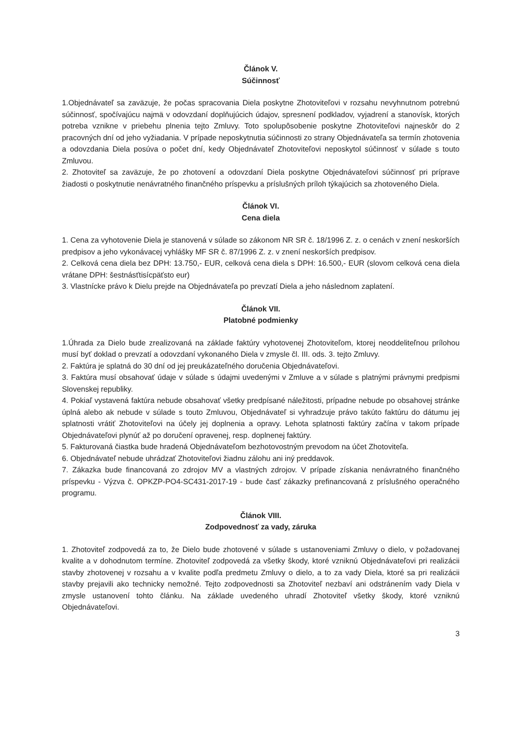Článok V.
Súčinnosť
1.Objednávateľ sa zaväzuje, že počas spracovania Diela poskytne Zhotoviteľovi v rozsahu nevyhnutnom potrebnú súčinnosť, spočívajúcu najmä v odovzdaní doplňujúcich údajov, spresnení podkladov, vyjadrení a stanovísk, ktorých potreba vznikne v priebehu plnenia tejto Zmluvy. Toto spolupôsobenie poskytne Zhotoviteľovi najneskôr do 2 pracovných dní od jeho vyžiadania. V prípade neposkytnutia súčinnosti zo strany Objednávateľa sa termín zhotovenia a odovzdania Diela posúva o počet dní, kedy Objednávateľ Zhotoviteľovi neposkytol súčinnosť v súlade s touto Zmluvou.
2. Zhotoviteľ sa zaväzuje, že po zhotovení a odovzdaní Diela poskytne Objednávateľovi súčinnosť pri príprave žiadosti o poskytnutie nenávratného finančného príspevku a príslušných príloh týkajúcich sa zhotoveného Diela.
Článok VI.
Cena diela
1. Cena za vyhotovenie Diela je stanovená v súlade so zákonom NR SR č. 18/1996 Z. z. o cenách v znení neskorších predpisov a jeho vykonávacej vyhlášky MF SR č. 87/1996 Z. z. v znení neskorších predpisov.
2. Celková cena diela bez DPH: 13.750,- EUR, celková cena diela s DPH: 16.500,- EUR (slovom celková cena diela vrátane DPH: šestnásťtisícpäťsto eur)
3. Vlastnícke právo k Dielu prejde na Objednávateľa po prevzatí Diela a jeho následnom zaplatení.
Článok VII.
Platobné podmienky
1.Úhrada za Dielo bude zrealizovaná na základe faktúry vyhotovenej Zhotoviteľom, ktorej neoddeliteľnou prílohou musí byť doklad o prevzatí a odovzdaní vykonaného Diela v zmysle čl. III. ods. 3. tejto Zmluvy.
2. Faktúra je splatná do 30 dní od jej preukázateľného doručenia Objednávateľovi.
3. Faktúra musí obsahovať údaje v súlade s údajmi uvedenými v Zmluve a v súlade s platnými právnymi predpismi Slovenskej republiky.
4. Pokiaľ vystavená faktúra nebude obsahovať všetky predpísané náležitosti, prípadne nebude po obsahovej stránke úplná alebo ak nebude v súlade s touto Zmluvou, Objednávateľ si vyhradzuje právo takúto faktúru do dátumu jej splatnosti vrátiť Zhotoviteľovi na účely jej doplnenia a opravy. Lehota splatnosti faktúry začína v takom prípade Objednávateľovi plynúť až po doručení opravenej, resp. doplnenej faktúry.
5. Fakturovaná čiastka bude hradená Objednávateľom bezhotovostným prevodom na účet Zhotoviteľa.
6. Objednávateľ nebude uhrádzať Zhotoviteľovi žiadnu zálohu ani iný preddavok.
7. Zákazka bude financovaná zo zdrojov MV a vlastných zdrojov. V prípade získania nenávratného finančného príspevku - Výzva č. OPKZP-PO4-SC431-2017-19 - bude časť zákazky prefinancovaná z príslušného operačného programu.
Článok VIII.
Zodpovednosť za vady, záruka
1. Zhotoviteľ zodpovedá za to, že Dielo bude zhotovené v súlade s ustanoveniami Zmluvy o dielo, v požadovanej kvalite a v dohodnutom termíne. Zhotoviteľ zodpovedá za všetky škody, ktoré vzniknú Objednávateľovi pri realizácii stavby zhotovenej v rozsahu a v kvalite podľa predmetu Zmluvy o dielo, a to za vady Diela, ktoré sa pri realizácii stavby prejavili ako technicky nemožné. Tejto zodpovednosti sa Zhotoviteľ nezbaví ani odstránením vady Diela v zmysle ustanovení tohto článku. Na základe uvedeného uhradí Zhotoviteľ všetky škody, ktoré vzniknú Objednávateľovi.
3